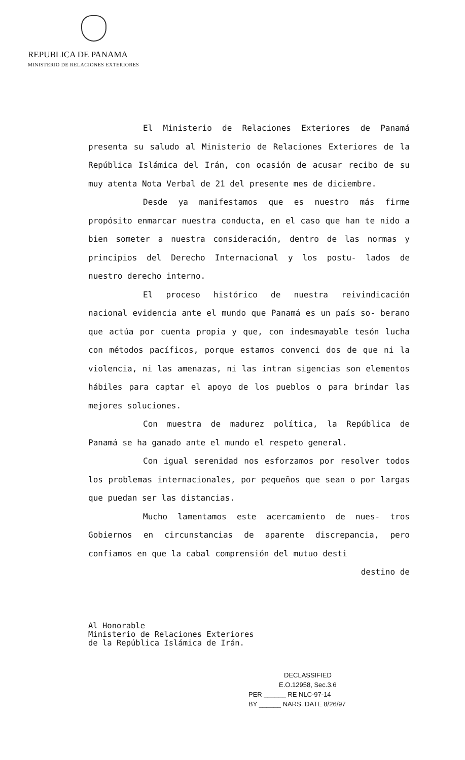REPUBLICA DE PANAMA
MINISTERIO DE RELACIONES EXTERIORES
El Ministerio de Relaciones Exteriores de Panamá presenta su saludo al Ministerio de Relaciones Exteriores de la República Islámica del Irán, con ocasión de acusar recibo de su muy atenta Nota Verbal de 21 del presente mes de diciembre.
Desde ya manifestamos que es nuestro más firme propósito enmarcar nuestra conducta, en el caso que han te nido a bien someter a nuestra consideración, dentro de las normas y principios del Derecho Internacional y los postu- lados de nuestro derecho interno.
El proceso histórico de nuestra reivindicación nacional evidencia ante el mundo que Panamá es un país so- berano que actúa por cuenta propia y que, con indesmayable tesón lucha con métodos pacíficos, porque estamos convenci dos de que ni la violencia, ni las amenazas, ni las intran sigencias son elementos hábiles para captar el apoyo de los pueblos o para brindar las mejores soluciones.
Con muestra de madurez política, la República de Panamá se ha ganado ante el mundo el respeto general.
Con igual serenidad nos esforzamos por resolver todos los problemas internacionales, por pequeños que sean o por largas que puedan ser las distancias.
Mucho lamentamos este acercamiento de nues- tros Gobiernos en circunstancias de aparente discrepancia, pero confiamos en que la cabal comprensión del mutuo desti
destino de
Al Honorable
Ministerio de Relaciones Exteriores
de la República Islámica de Irán.
DECLASSIFIED
E.O.12958, Sec.3.6
PER ______ RE NLC-97-14
BY ______ NARS. DATE 8/26/97